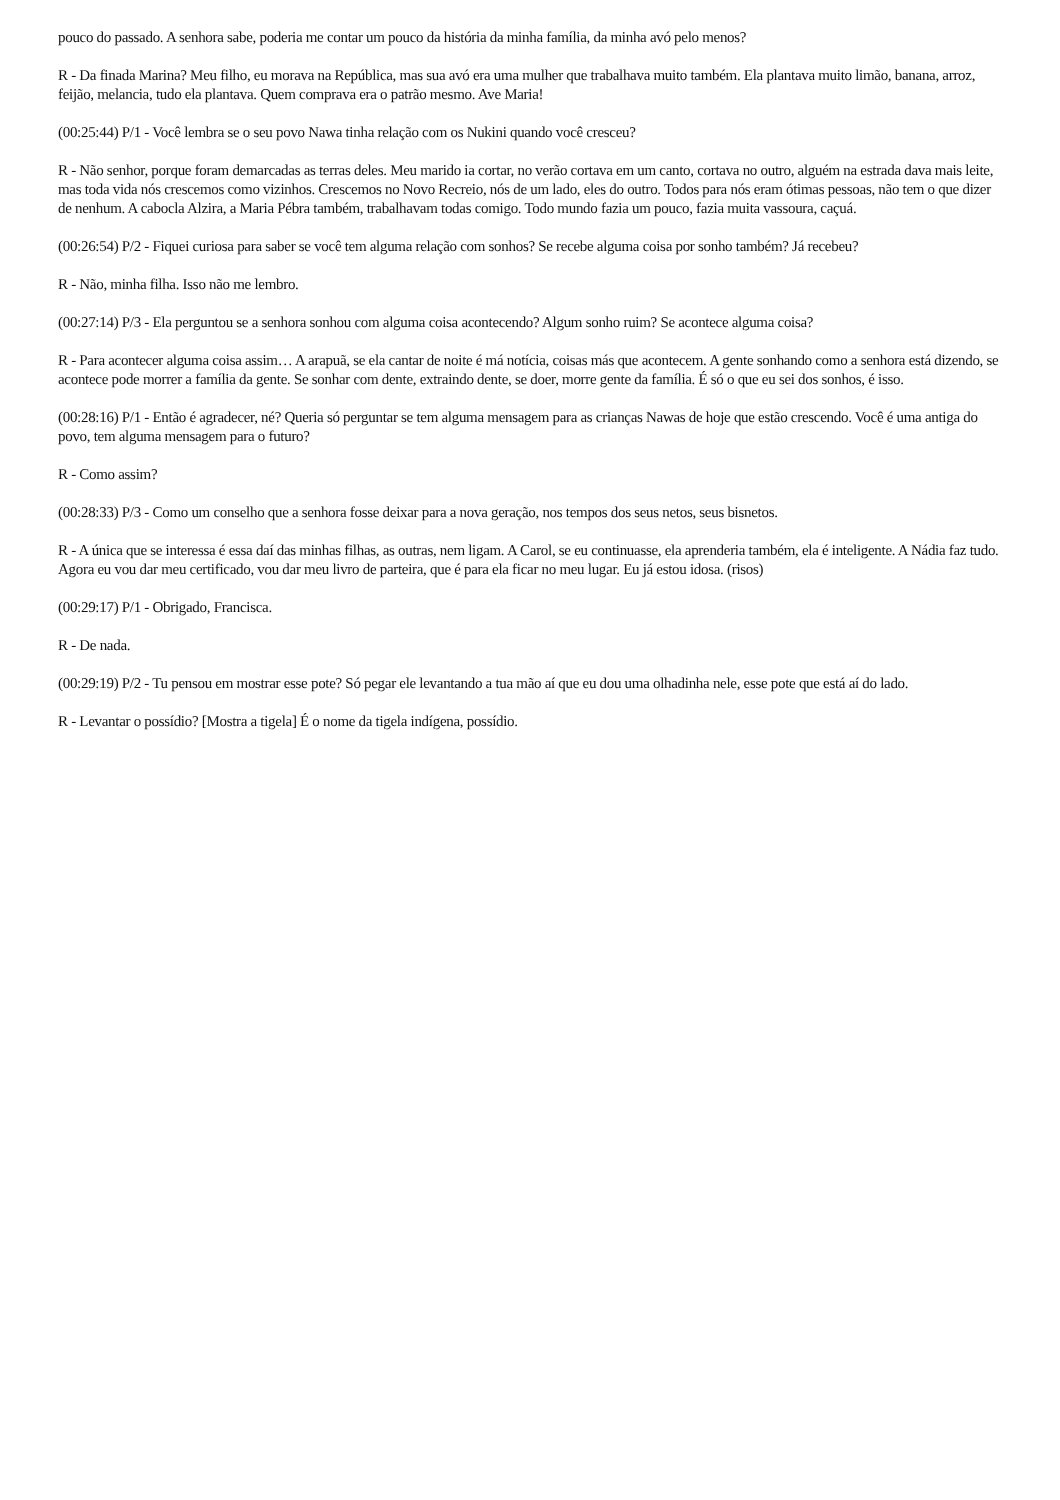pouco do passado. A senhora sabe, poderia me contar um pouco da história da minha família, da minha avó pelo menos?
R - Da finada Marina? Meu filho, eu morava na República, mas sua avó era uma mulher que trabalhava muito também. Ela plantava muito limão, banana, arroz, feijão, melancia, tudo ela plantava. Quem comprava era o patrão mesmo. Ave Maria!
(00:25:44) P/1 - Você lembra se o seu povo Nawa tinha relação com os Nukini quando você cresceu?
R - Não senhor, porque foram demarcadas as terras deles. Meu marido ia cortar, no verão cortava em um canto, cortava no outro, alguém na estrada dava mais leite, mas toda vida nós crescemos como vizinhos. Crescemos no Novo Recreio, nós de um lado, eles do outro. Todos para nós eram ótimas pessoas, não tem o que dizer de nenhum. A cabocla Alzira, a Maria Pébra também, trabalhavam todas comigo. Todo mundo fazia um pouco, fazia muita vassoura, caçuá.
(00:26:54) P/2 - Fiquei curiosa para saber se você tem alguma relação com sonhos? Se recebe alguma coisa por sonho também? Já recebeu?
R - Não, minha filha. Isso não me lembro.
(00:27:14) P/3 - Ela perguntou se a senhora sonhou com alguma coisa acontecendo? Algum sonho ruim? Se acontece alguma coisa?
R - Para acontecer alguma coisa assim… A arapuã, se ela cantar de noite é má notícia, coisas más que acontecem. A gente sonhando como a senhora está dizendo, se acontece pode morrer a família da gente. Se sonhar com dente, extraindo dente, se doer, morre gente da família. É só o que eu sei dos sonhos, é isso.
(00:28:16) P/1 - Então é agradecer, né? Queria só perguntar se tem alguma mensagem para as crianças Nawas de hoje que estão crescendo. Você é uma antiga do povo, tem alguma mensagem para o futuro?
R - Como assim?
(00:28:33) P/3 - Como um conselho que a senhora fosse deixar para a nova geração, nos tempos dos seus netos, seus bisnetos.
R - A única que se interessa é essa daí das minhas filhas, as outras, nem ligam. A Carol, se eu continuasse, ela aprenderia também, ela é inteligente. A Nádia faz tudo.
Agora eu vou dar meu certificado, vou dar meu livro de parteira, que é para ela ficar no meu lugar. Eu já estou idosa. (risos)
(00:29:17) P/1 - Obrigado, Francisca.
R - De nada.
(00:29:19) P/2 - Tu pensou em mostrar esse pote? Só pegar ele levantando a tua mão aí que eu dou uma olhadinha nele, esse pote que está aí do lado.
R - Levantar o possídio? [Mostra a tigela] É o nome da tigela indígena, possídio.